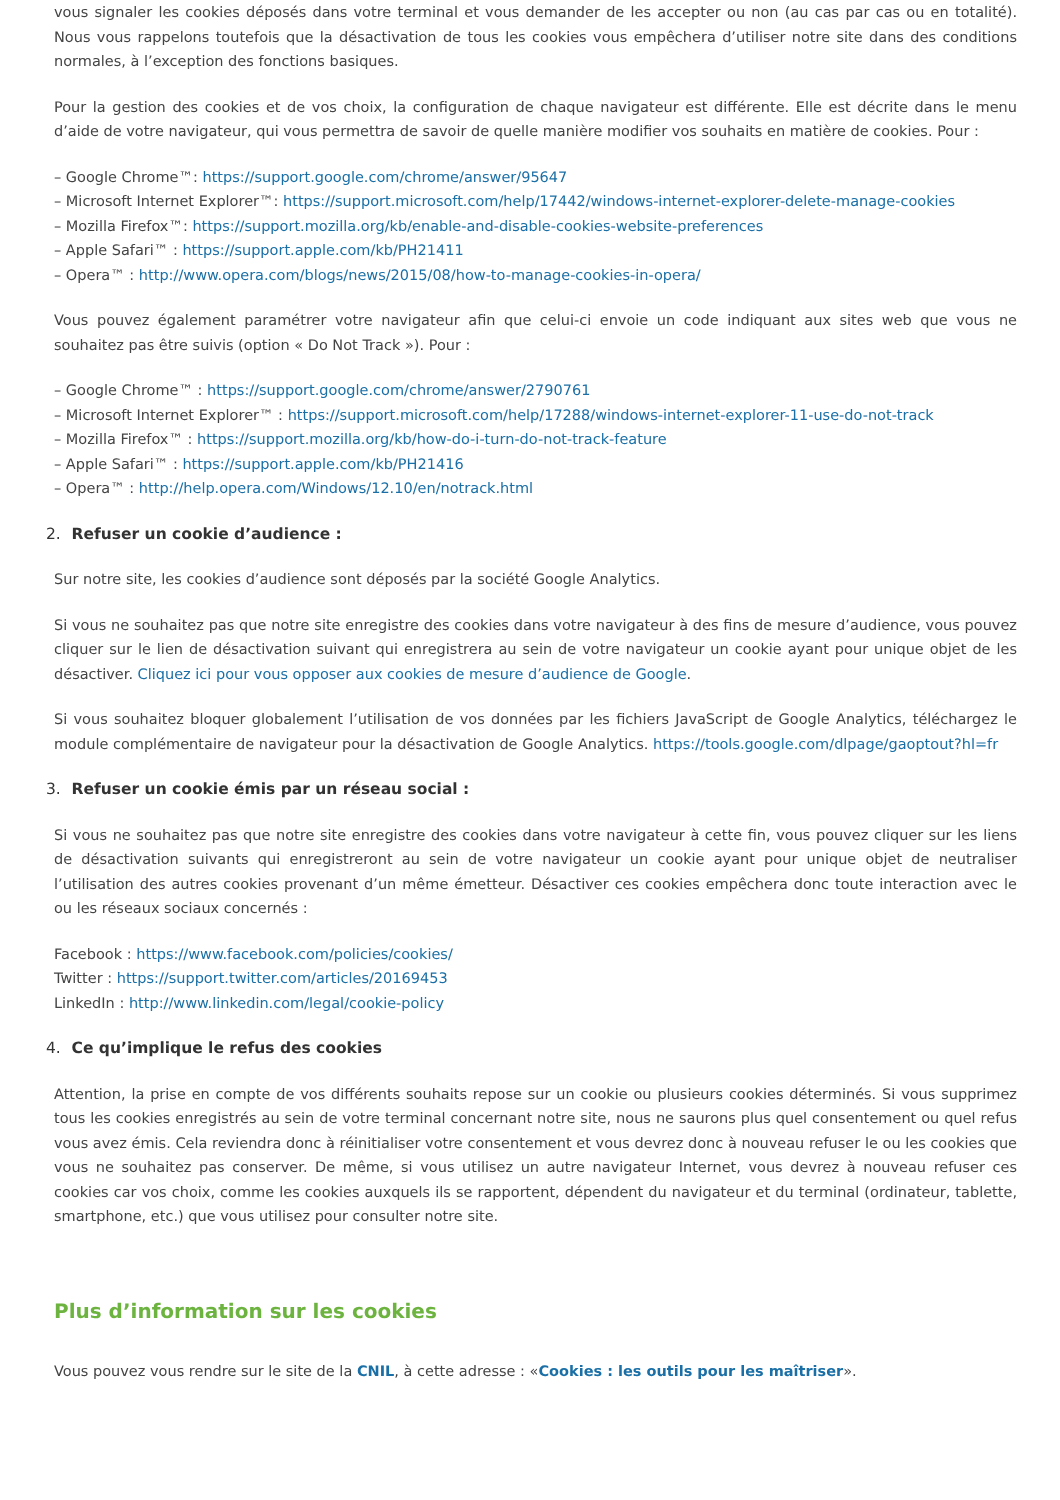vous signaler les cookies déposés dans votre terminal et vous demander de les accepter ou non (au cas par cas ou en totalité). Nous vous rappelons toutefois que la désactivation de tous les cookies vous empêchera d’utiliser notre site dans des conditions normales, à l’exception des fonctions basiques.
Pour la gestion des cookies et de vos choix, la configuration de chaque navigateur est différente. Elle est décrite dans le menu d’aide de votre navigateur, qui vous permettra de savoir de quelle manière modifier vos souhaits en matière de cookies. Pour :
– Google Chrome™: https://support.google.com/chrome/answer/95647
– Microsoft Internet Explorer™: https://support.microsoft.com/help/17442/windows-internet-explorer-delete-manage-cookies
– Mozilla Firefox™: https://support.mozilla.org/kb/enable-and-disable-cookies-website-preferences
– Apple Safari™ : https://support.apple.com/kb/PH21411
– Opera™ : http://www.opera.com/blogs/news/2015/08/how-to-manage-cookies-in-opera/
Vous pouvez également paramétrer votre navigateur afin que celui-ci envoie un code indiquant aux sites web que vous ne souhaitez pas être suivis (option « Do Not Track »). Pour :
– Google Chrome™ : https://support.google.com/chrome/answer/2790761
– Microsoft Internet Explorer™ : https://support.microsoft.com/help/17288/windows-internet-explorer-11-use-do-not-track
– Mozilla Firefox™ : https://support.mozilla.org/kb/how-do-i-turn-do-not-track-feature
– Apple Safari™ : https://support.apple.com/kb/PH21416
– Opera™ : http://help.opera.com/Windows/12.10/en/notrack.html
2. Refuser un cookie d’audience :
Sur notre site, les cookies d’audience sont déposés par la société Google Analytics.
Si vous ne souhaitez pas que notre site enregistre des cookies dans votre navigateur à des fins de mesure d’audience, vous pouvez cliquer sur le lien de désactivation suivant qui enregistrera au sein de votre navigateur un cookie ayant pour unique objet de les désactiver. Cliquez ici pour vous opposer aux cookies de mesure d’audience de Google.
Si vous souhaitez bloquer globalement l’utilisation de vos données par les fichiers JavaScript de Google Analytics, téléchargez le module complémentaire de navigateur pour la désactivation de Google Analytics. https://tools.google.com/dlpage/gaoptout?hl=fr
3. Refuser un cookie émis par un réseau social :
Si vous ne souhaitez pas que notre site enregistre des cookies dans votre navigateur à cette fin, vous pouvez cliquer sur les liens de désactivation suivants qui enregistreront au sein de votre navigateur un cookie ayant pour unique objet de neutraliser l’utilisation des autres cookies provenant d’un même émetteur. Désactiver ces cookies empêchera donc toute interaction avec le ou les réseaux sociaux concernés :
Facebook : https://www.facebook.com/policies/cookies/
Twitter : https://support.twitter.com/articles/20169453
LinkedIn : http://www.linkedin.com/legal/cookie-policy
4. Ce qu’implique le refus des cookies
Attention, la prise en compte de vos différents souhaits repose sur un cookie ou plusieurs cookies déterminés. Si vous supprimez tous les cookies enregistrés au sein de votre terminal concernant notre site, nous ne saurons plus quel consentement ou quel refus vous avez émis. Cela reviendra donc à réinitialiser votre consentement et vous devrez donc à nouveau refuser le ou les cookies que vous ne souhaitez pas conserver. De même, si vous utilisez un autre navigateur Internet, vous devrez à nouveau refuser ces cookies car vos choix, comme les cookies auxquels ils se rapportent, dépendent du navigateur et du terminal (ordinateur, tablette, smartphone, etc.) que vous utilisez pour consulter notre site.
Plus d’information sur les cookies
Vous pouvez vous rendre sur le site de la CNIL, à cette adresse : «Cookies : les outils pour les maîtriser».